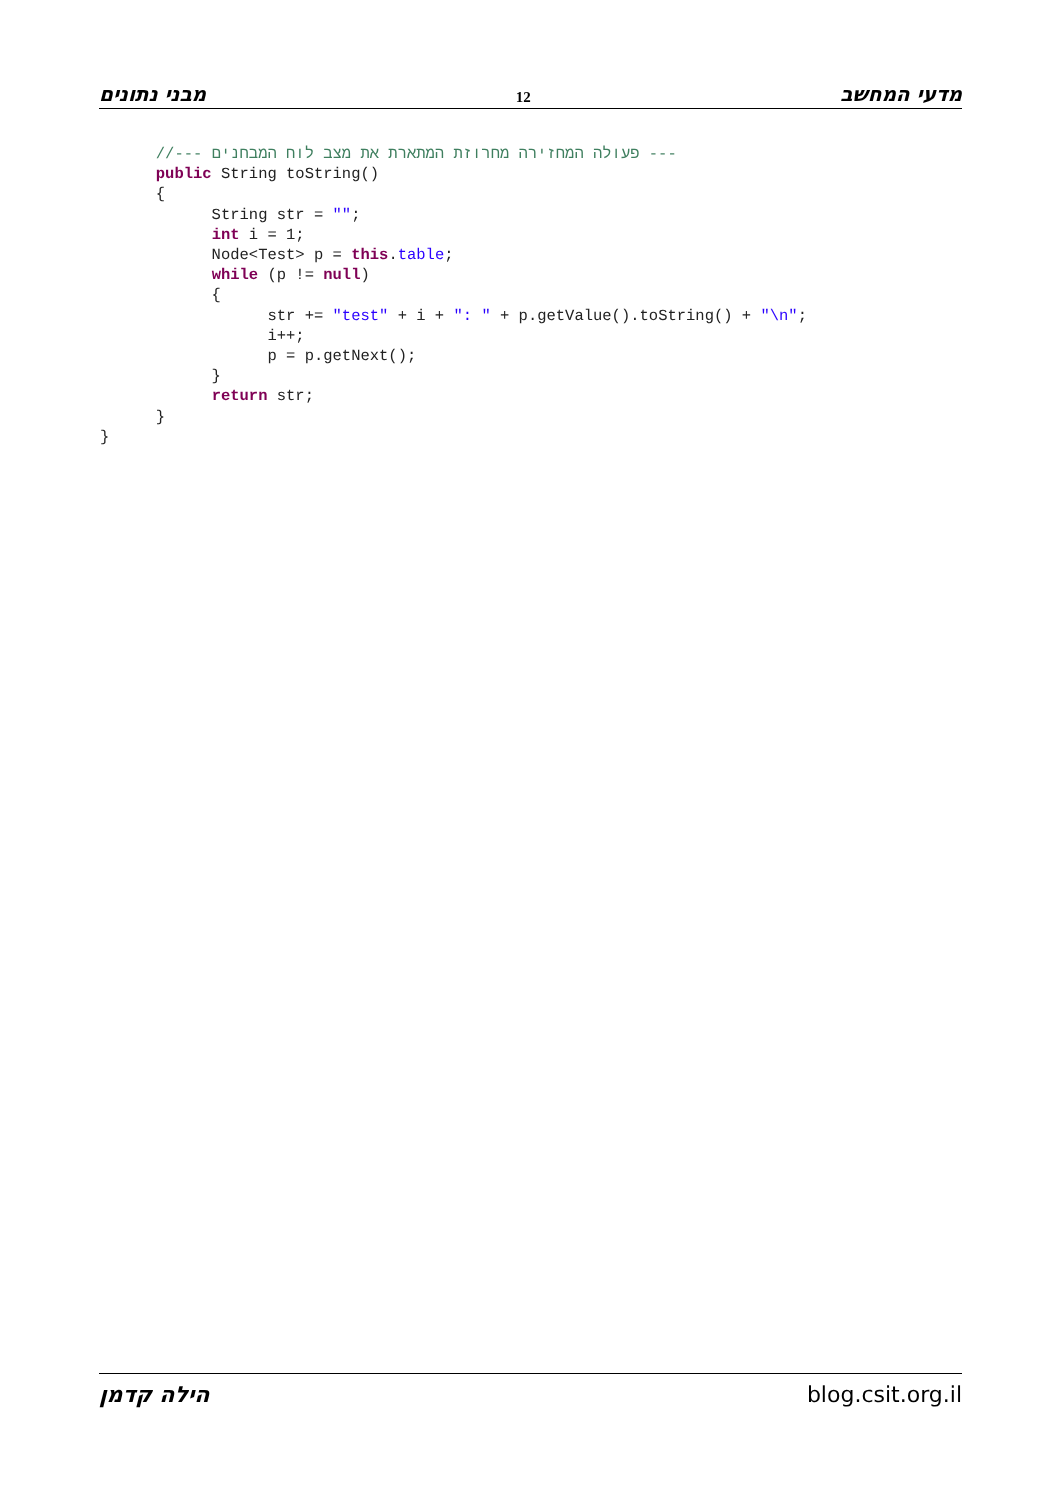מבני נתונים 12 מדעי המחשב
      //--- פעולה המחזירה מחרוזת המתארת את מצב לוח המבחנים ---
      public String toString()
      {
            String str = "";
            int i = 1;
            Node<Test> p = this.table;
            while (p != null)
            {
                  str += "test" + i + ": " + p.getValue().toString() + "\n";
                  i++;
                  p = p.getNext();
            }
            return str;
      }
}
הילה קדמן blog.csit.org.il